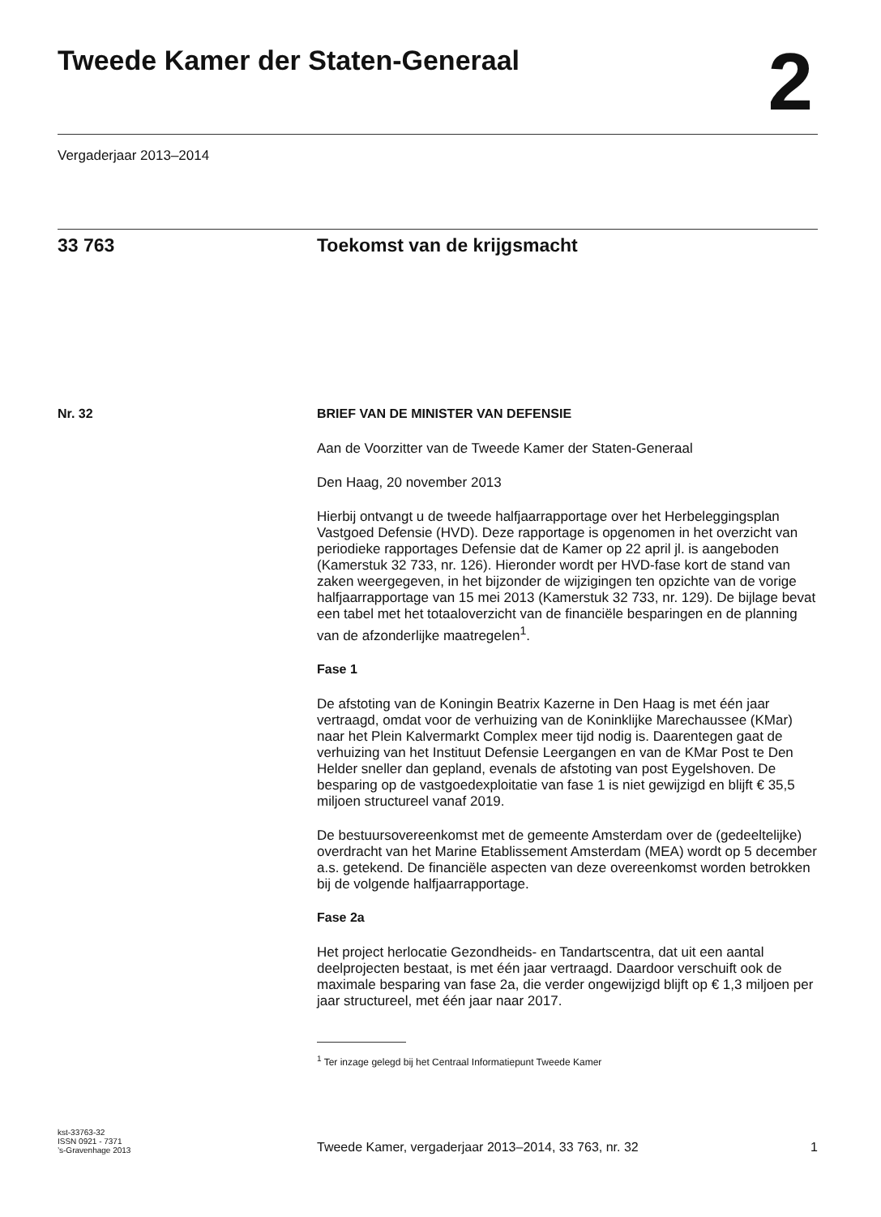Tweede Kamer der Staten-Generaal
2
Vergaderjaar 2013–2014
33 763 Toekomst van de krijgsmacht
Nr. 32 BRIEF VAN DE MINISTER VAN DEFENSIE
Aan de Voorzitter van de Tweede Kamer der Staten-Generaal
Den Haag, 20 november 2013
Hierbij ontvangt u de tweede halfjaarrapportage over het Herbeleggingsplan Vastgoed Defensie (HVD). Deze rapportage is opgenomen in het overzicht van periodieke rapportages Defensie dat de Kamer op 22 april jl. is aangeboden (Kamerstuk 32 733, nr. 126). Hieronder wordt per HVD-fase kort de stand van zaken weergegeven, in het bijzonder de wijzigingen ten opzichte van de vorige halfjaarrapportage van 15 mei 2013 (Kamerstuk 32 733, nr. 129). De bijlage bevat een tabel met het totaaloverzicht van de financiële besparingen en de planning van de afzonderlijke maatregelen<sup>1</sup>.
Fase 1
De afstoting van de Koningin Beatrix Kazerne in Den Haag is met één jaar vertraagd, omdat voor de verhuizing van de Koninklijke Marechaussee (KMar) naar het Plein Kalvermarkt Complex meer tijd nodig is. Daarentegen gaat de verhuizing van het Instituut Defensie Leergangen en van de KMar Post te Den Helder sneller dan gepland, evenals de afstoting van post Eygelshoven. De besparing op de vastgoedexploitatie van fase 1 is niet gewijzigd en blijft € 35,5 miljoen structureel vanaf 2019.
De bestuursovereenkomst met de gemeente Amsterdam over de (gedeeltelijke) overdracht van het Marine Etablissement Amsterdam (MEA) wordt op 5 december a.s. getekend. De financiële aspecten van deze overeenkomst worden betrokken bij de volgende halfjaarrapportage.
Fase 2a
Het project herlocatie Gezondheids- en Tandartscentra, dat uit een aantal deelprojecten bestaat, is met één jaar vertraagd. Daardoor verschuift ook de maximale besparing van fase 2a, die verder ongewijzigd blijft op € 1,3 miljoen per jaar structureel, met één jaar naar 2017.
<sup>1</sup> Ter inzage gelegd bij het Centraal Informatiepunt Tweede Kamer
kst-33763-32
ISSN 0921 - 7371
’s-Gravenhage 2013
Tweede Kamer, vergaderjaar 2013–2014, 33 763, nr. 32 1